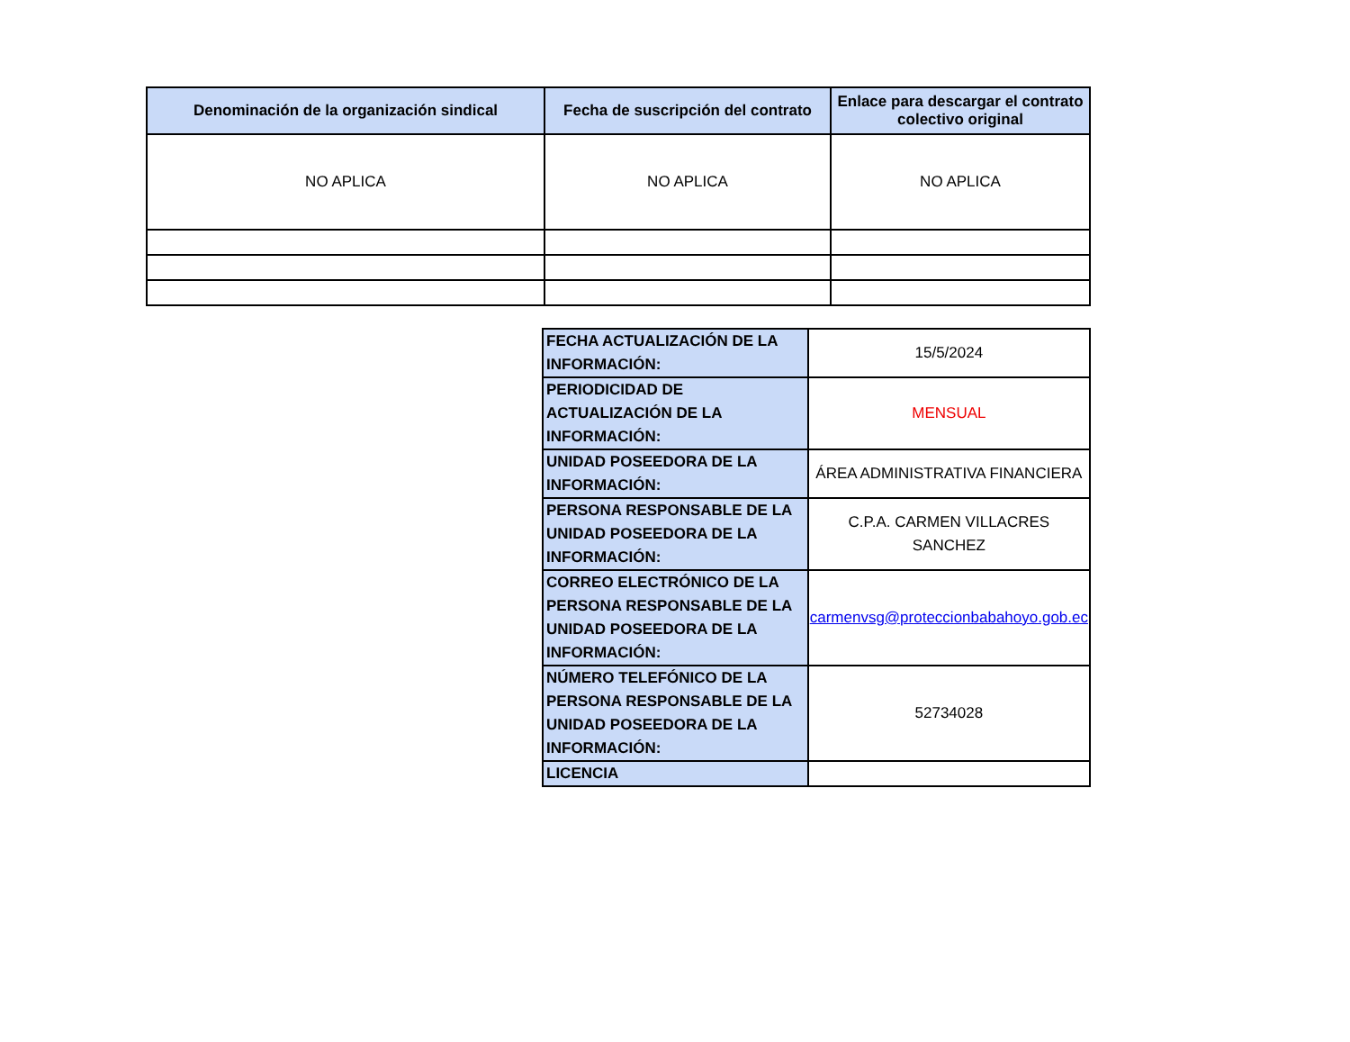| Denominación de la organización sindical | Fecha de suscripción del contrato | Enlace para descargar el contrato colectivo original |
| --- | --- | --- |
| NO APLICA | NO APLICA | NO APLICA |
| FECHA ACTUALIZACIÓN DE LA INFORMACIÓN: | 15/5/2024 |
| PERIODICIDAD DE ACTUALIZACIÓN DE LA INFORMACIÓN: | MENSUAL |
| UNIDAD POSEEDORA DE LA INFORMACIÓN: | ÁREA ADMINISTRATIVA FINANCIERA |
| PERSONA RESPONSABLE DE LA UNIDAD POSEEDORA DE LA INFORMACIÓN: | C.P.A. CARMEN VILLACRES SANCHEZ |
| CORREO ELECTRÓNICO DE LA PERSONA RESPONSABLE DE LA UNIDAD POSEEDORA DE LA INFORMACIÓN: | carmenvsg@proteccionbabahoyo.gob.ec |
| NÚMERO TELEFÓNICO DE LA PERSONA RESPONSABLE DE LA UNIDAD POSEEDORA DE LA INFORMACIÓN: | 52734028 |
| LICENCIA | |